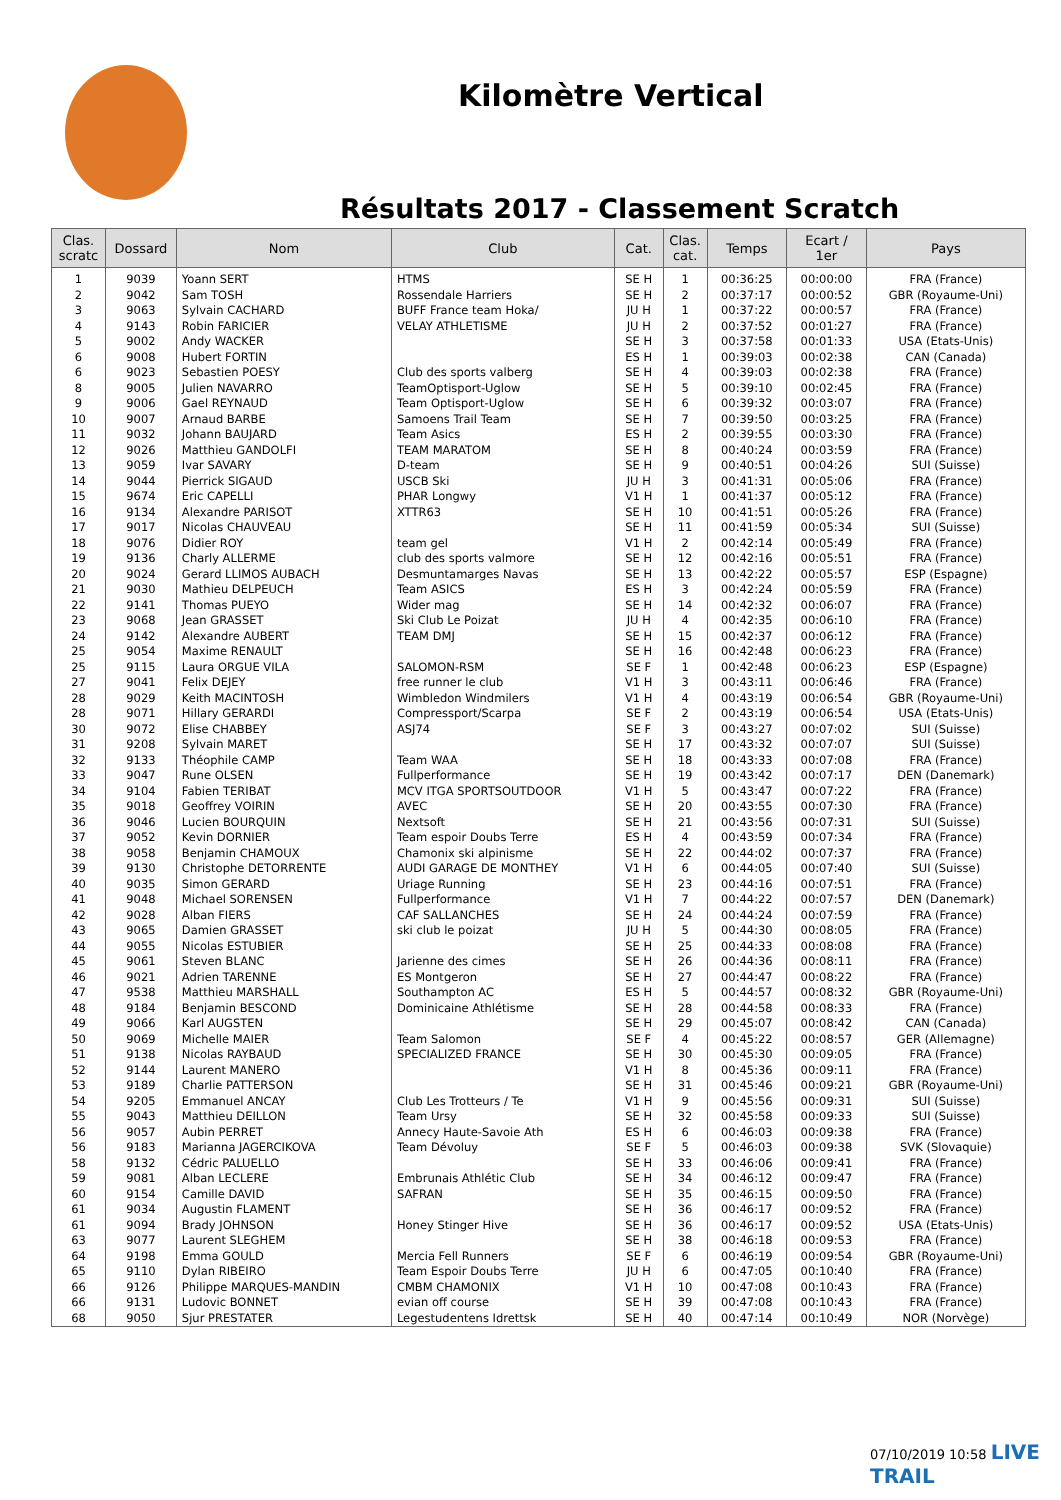Kilomètre Vertical
Résultats 2017 - Classement Scratch
| Clas. scratc | Dossard | Nom | Club | Cat. | Clas. cat. | Temps | Ecart / 1er | Pays |
| --- | --- | --- | --- | --- | --- | --- | --- | --- |
| 1 | 9039 | Yoann SERT | HTMS | SE H | 1 | 00:36:25 | 00:00:00 | FRA (France) |
| 2 | 9042 | Sam TOSH | Rossendale Harriers | SE H | 2 | 00:37:17 | 00:00:52 | GBR (Royaume-Uni) |
| 3 | 9063 | Sylvain CACHARD | BUFF France team Hoka/ | JU H | 1 | 00:37:22 | 00:00:57 | FRA (France) |
| 4 | 9143 | Robin FARICIER | VELAY ATHLETISME | JU H | 2 | 00:37:52 | 00:01:27 | FRA (France) |
| 5 | 9002 | Andy WACKER | | SE H | 3 | 00:37:58 | 00:01:33 | USA (Etats-Unis) |
| 6 | 9008 | Hubert FORTIN | | ES H | 1 | 00:39:03 | 00:02:38 | CAN (Canada) |
| 6 | 9023 | Sebastien POESY | Club des sports valberg | SE H | 4 | 00:39:03 | 00:02:38 | FRA (France) |
| 8 | 9005 | Julien NAVARRO | TeamOptisport-Uglow | SE H | 5 | 00:39:10 | 00:02:45 | FRA (France) |
| 9 | 9006 | Gael REYNAUD | Team Optisport-Uglow | SE H | 6 | 00:39:32 | 00:03:07 | FRA (France) |
| 10 | 9007 | Arnaud BARBE | Samoens Trail Team | SE H | 7 | 00:39:50 | 00:03:25 | FRA (France) |
| 11 | 9032 | Johann BAUJARD | Team Asics | ES H | 2 | 00:39:55 | 00:03:30 | FRA (France) |
| 12 | 9026 | Matthieu GANDOLFI | TEAM MARATOM | SE H | 8 | 00:40:24 | 00:03:59 | FRA (France) |
| 13 | 9059 | Ivar SAVARY | D-team | SE H | 9 | 00:40:51 | 00:04:26 | SUI (Suisse) |
| 14 | 9044 | Pierrick SIGAUD | USCB Ski | JU H | 3 | 00:41:31 | 00:05:06 | FRA (France) |
| 15 | 9674 | Eric CAPELLI | PHAR Longwy | V1 H | 1 | 00:41:37 | 00:05:12 | FRA (France) |
| 16 | 9134 | Alexandre PARISOT | XTTR63 | SE H | 10 | 00:41:51 | 00:05:26 | FRA (France) |
| 17 | 9017 | Nicolas CHAUVEAU | | SE H | 11 | 00:41:59 | 00:05:34 | SUI (Suisse) |
| 18 | 9076 | Didier ROY | team gel | V1 H | 2 | 00:42:14 | 00:05:49 | FRA (France) |
| 19 | 9136 | Charly ALLERME | club des sports valmore | SE H | 12 | 00:42:16 | 00:05:51 | FRA (France) |
| 20 | 9024 | Gerard LLIMOS AUBACH | Desmuntamarges Navas | SE H | 13 | 00:42:22 | 00:05:57 | ESP (Espagne) |
| 21 | 9030 | Mathieu DELPEUCH | Team ASICS | ES H | 3 | 00:42:24 | 00:05:59 | FRA (France) |
| 22 | 9141 | Thomas PUEYO | Wider mag | SE H | 14 | 00:42:32 | 00:06:07 | FRA (France) |
| 23 | 9068 | Jean GRASSET | Ski Club Le Poizat | JU H | 4 | 00:42:35 | 00:06:10 | FRA (France) |
| 24 | 9142 | Alexandre AUBERT | TEAM DMJ | SE H | 15 | 00:42:37 | 00:06:12 | FRA (France) |
| 25 | 9054 | Maxime RENAULT | | SE H | 16 | 00:42:48 | 00:06:23 | FRA (France) |
| 25 | 9115 | Laura ORGUE VILA | SALOMON-RSM | SE F | 1 | 00:42:48 | 00:06:23 | ESP (Espagne) |
| 27 | 9041 | Felix DEJEY | free runner le club | V1 H | 3 | 00:43:11 | 00:06:46 | FRA (France) |
| 28 | 9029 | Keith MACINTOSH | Wimbledon Windmilers | V1 H | 4 | 00:43:19 | 00:06:54 | GBR (Royaume-Uni) |
| 28 | 9071 | Hillary GERARDI | Compressport/Scarpa | SE F | 2 | 00:43:19 | 00:06:54 | USA (Etats-Unis) |
| 30 | 9072 | Elise CHABBEY | ASJ74 | SE F | 3 | 00:43:27 | 00:07:02 | SUI (Suisse) |
| 31 | 9208 | Sylvain MARET | | SE H | 17 | 00:43:32 | 00:07:07 | SUI (Suisse) |
| 32 | 9133 | Théophile CAMP | Team WAA | SE H | 18 | 00:43:33 | 00:07:08 | FRA (France) |
| 33 | 9047 | Rune OLSEN | Fullperformance | SE H | 19 | 00:43:42 | 00:07:17 | DEN (Danemark) |
| 34 | 9104 | Fabien TERIBAT | MCV ITGA SPORTSOUTDOOR | V1 H | 5 | 00:43:47 | 00:07:22 | FRA (France) |
| 35 | 9018 | Geoffrey VOIRIN | AVEC | SE H | 20 | 00:43:55 | 00:07:30 | FRA (France) |
| 36 | 9046 | Lucien BOURQUIN | Nextsoft | SE H | 21 | 00:43:56 | 00:07:31 | SUI (Suisse) |
| 37 | 9052 | Kevin DORNIER | Team espoir Doubs Terre | ES H | 4 | 00:43:59 | 00:07:34 | FRA (France) |
| 38 | 9058 | Benjamin CHAMOUX | Chamonix ski alpinisme | SE H | 22 | 00:44:02 | 00:07:37 | FRA (France) |
| 39 | 9130 | Christophe DETORRENTE | AUDI GARAGE DE MONTHEY | V1 H | 6 | 00:44:05 | 00:07:40 | SUI (Suisse) |
| 40 | 9035 | Simon GERARD | Uriage Running | SE H | 23 | 00:44:16 | 00:07:51 | FRA (France) |
| 41 | 9048 | Michael SORENSEN | Fullperformance | V1 H | 7 | 00:44:22 | 00:07:57 | DEN (Danemark) |
| 42 | 9028 | Alban FIERS | CAF SALLANCHES | SE H | 24 | 00:44:24 | 00:07:59 | FRA (France) |
| 43 | 9065 | Damien GRASSET | ski club le poizat | JU H | 5 | 00:44:30 | 00:08:05 | FRA (France) |
| 44 | 9055 | Nicolas ESTUBIER | | SE H | 25 | 00:44:33 | 00:08:08 | FRA (France) |
| 45 | 9061 | Steven BLANC | Jarienne des cimes | SE H | 26 | 00:44:36 | 00:08:11 | FRA (France) |
| 46 | 9021 | Adrien TARENNE | ES Montgeron | SE H | 27 | 00:44:47 | 00:08:22 | FRA (France) |
| 47 | 9538 | Matthieu MARSHALL | Southampton AC | ES H | 5 | 00:44:57 | 00:08:32 | GBR (Royaume-Uni) |
| 48 | 9184 | Benjamin BESCOND | Dominicaine Athlétisme | SE H | 28 | 00:44:58 | 00:08:33 | FRA (France) |
| 49 | 9066 | Karl AUGSTEN | | SE H | 29 | 00:45:07 | 00:08:42 | CAN (Canada) |
| 50 | 9069 | Michelle MAIER | Team Salomon | SE F | 4 | 00:45:22 | 00:08:57 | GER (Allemagne) |
| 51 | 9138 | Nicolas RAYBAUD | SPECIALIZED FRANCE | SE H | 30 | 00:45:30 | 00:09:05 | FRA (France) |
| 52 | 9144 | Laurent MANERO | | V1 H | 8 | 00:45:36 | 00:09:11 | FRA (France) |
| 53 | 9189 | Charlie PATTERSON | | SE H | 31 | 00:45:46 | 00:09:21 | GBR (Royaume-Uni) |
| 54 | 9205 | Emmanuel ANCAY | Club Les Trotteurs / Te | V1 H | 9 | 00:45:56 | 00:09:31 | SUI (Suisse) |
| 55 | 9043 | Matthieu DEILLON | Team Ursy | SE H | 32 | 00:45:58 | 00:09:33 | SUI (Suisse) |
| 56 | 9057 | Aubin PERRET | Annecy Haute-Savoie Ath | ES H | 6 | 00:46:03 | 00:09:38 | FRA (France) |
| 56 | 9183 | Marianna JAGERCIKOVA | Team Dévoluy | SE F | 5 | 00:46:03 | 00:09:38 | SVK (Slovaquie) |
| 58 | 9132 | Cédric PALUELLO | | SE H | 33 | 00:46:06 | 00:09:41 | FRA (France) |
| 59 | 9081 | Alban LECLERE | Embrunais Athlétic Club | SE H | 34 | 00:46:12 | 00:09:47 | FRA (France) |
| 60 | 9154 | Camille DAVID | SAFRAN | SE H | 35 | 00:46:15 | 00:09:50 | FRA (France) |
| 61 | 9034 | Augustin FLAMENT | | SE H | 36 | 00:46:17 | 00:09:52 | FRA (France) |
| 61 | 9094 | Brady JOHNSON | Honey Stinger Hive | SE H | 36 | 00:46:17 | 00:09:52 | USA (Etats-Unis) |
| 63 | 9077 | Laurent SLEGHEM | | SE H | 38 | 00:46:18 | 00:09:53 | FRA (France) |
| 64 | 9198 | Emma GOULD | Mercia Fell Runners | SE F | 6 | 00:46:19 | 00:09:54 | GBR (Royaume-Uni) |
| 65 | 9110 | Dylan RIBEIRO | Team Espoir Doubs Terre | JU H | 6 | 00:47:05 | 00:10:40 | FRA (France) |
| 66 | 9126 | Philippe MARQUES-MANDIN | CMBM CHAMONIX | V1 H | 10 | 00:47:08 | 00:10:43 | FRA (France) |
| 66 | 9131 | Ludovic BONNET | evian off course | SE H | 39 | 00:47:08 | 00:10:43 | FRA (France) |
| 68 | 9050 | Sjur PRESTATER | Legestudentens Idrettsk | SE H | 40 | 00:47:14 | 00:10:49 | NOR (Norvège) |
07/10/2019 10:58 LIVE TRAIL